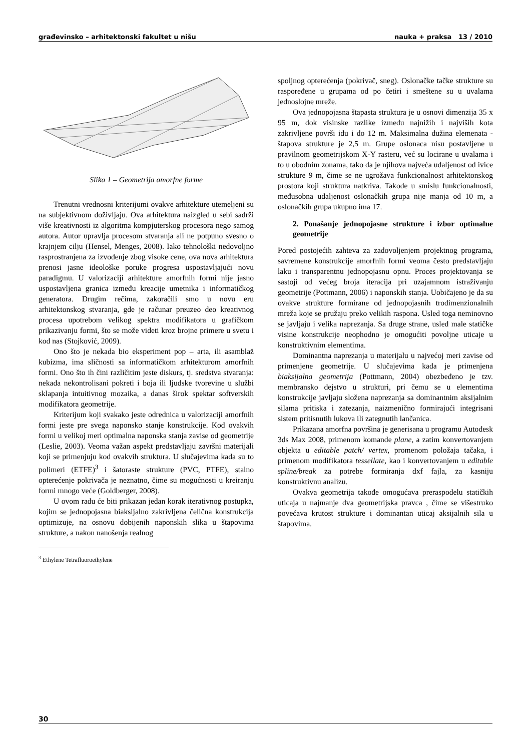građevinsko – arhitektonski fakultet u nišu nauka + praksa 13 / 2010
Slika 1 – Geometrija amorfne forme
Trenutni vrednosni kriterijumi ovakve arhitekture utemeljeni su na subjektivnom doživljaju. Ova arhitektura naizgled u sebi sadrži više kreativnosti iz algoritma kompjuterskog procesora nego samog autora. Autor upravlja procesom stvaranja ali ne potpuno svesno o krajnjem cilju (Hensel, Menges, 2008). Iako tehnološki nedovoljno rasprostranjena za izvođenje zbog visoke cene, ova nova arhitektura prenosi jasne ideološke poruke progresa uspostavljajući novu paradigmu. U valorizaciji arhitekture amorfnih formi nije jasno uspostavljena granica između kreacije umetnika i informatičkog generatora. Drugim rečima, zakoračili smo u novu eru arhitektonskog stvaranja, gde je računar preuzeo deo kreativnog procesa upotrebom velikog spektra modifikatora u grafičkom prikazivanju formi, što se može videti kroz brojne primere u svetu i kod nas (Stojković, 2009).
Ono što je nekada bio eksperiment pop – arta, ili asamblaž kubizma, ima sličnosti sa informatičkom arhitekturom amorfnih formi. Ono što ih čini različitim jeste diskurs, tj. sredstva stvaranja: nekada nekontrolisani pokreti i boja ili ljudske tvorevine u službi sklapanja intuitivnog mozaika, a danas širok spektar softverskih modifikatora geometrije.
Kriterijum koji svakako jeste odrednica u valorizaciji amorfnih formi jeste pre svega naponsko stanje konstrukcije. Kod ovakvih formi u velikoj meri optimalna naponska stanja zavise od geometrije (Leslie, 2003). Veoma važan aspekt predstavljaju završni materijali koji se primenjuju kod ovakvih struktura. U slučajevima kada su to polimeri (ETFE)<sup>3</sup> i šatoraste strukture (PVC, PTFE), stalno opterećenje pokrivača je neznatno, čime su mogućnosti u kreiranju formi mnogo veće (Goldberger, 2008).
U ovom radu će biti prikazan jedan korak iterativnog postupka, kojim se jednopojasna biaksijalno zakrivljena čelična konstrukcija optimizuje, na osnovu dobijenih naponskih slika u štapovima strukture, a nakon nanošenja realnog
<sup>3</sup> Ethylene Tetrafluoroethylene
spoljnog opterećenja (pokrivač, sneg). Oslonačke tačke strukture su raspoređene u grupama od po četiri i smeštene su u uvalama jednoslojne mreže.
Ova jednopojasna štapasta struktura je u osnovi dimenzija 35 x 95 m, dok visinske razlike između najnižih i najviših kota zakrivljene površi idu i do 12 m. Maksimalna dužina elemenata - štapova strukture je 2,5 m. Grupe oslonaca nisu postavljene u pravilnom geometrijskom X-Y rasteru, već su locirane u uvalama i to u obodnim zonama, tako da je njihova najveća udaljenost od ivice strukture 9 m, čime se ne ugrožava funkcionalnost arhitektonskog prostora koji struktura natkriva. Takođe u smislu funkcionalnosti, međusobna udaljenost oslonačkih grupa nije manja od 10 m, a oslonačkih grupa ukupno ima 17.
2. Ponašanje jednopojasne strukture i izbor optimalne geometrije
Pored postojećih zahteva za zadovoljenjem projektnog programa, savremene konstrukcije amorfnih formi veoma često predstavljaju laku i transparentnu jednopojasnu opnu. Proces projektovanja se sastoji od većeg broja iteracija pri uzajamnom istraživanju geometrije (Pottmann, 2006) i naponskih stanja. Uobičajeno je da su ovakve strukture formirane od jednopojasnih trodimenzionalnih mreža koje se pružaju preko velikih raspona. Usled toga neminovno se javljaju i velika naprezanja. Sa druge strane, usled male statičke visine konstrukcije neophodno je omogućiti povoljne uticaje u konstruktivnim elementima.
Dominantna naprezanja u materijalu u najvećoj meri zavise od primenjene geometrije. U slučajevima kada je primenjena biaksijalna geometrija (Pottmann, 2004) obezbeđeno je tzv. membransko dejstvo u strukturi, pri čemu se u elementima konstrukcije javljaju složena naprezanja sa dominantnim aksijalnim silama pritiska i zatezanja, naizmenično formirajući integrisani sistem pritisnutih lukova ili zategnutih lančanica.
Prikazana amorfna površina je generisana u programu Autodesk 3ds Max 2008, primenom komande plane, a zatim konvertovanjem objekta u editable patch/ vertex, promenom položaja tačaka, i primenom modifikatora tessellate, kao i konvertovanjem u editable spline/break za potrebe formiranja dxf fajla, za kasniju konstruktivnu analizu.
Ovakva geometrija takođe omogućava preraspodelu statičkih uticaja u najmanje dva geometrijska pravca , čime se višestruko povećava krutost strukture i dominantan uticaj aksijalnih sila u štapovima.
30